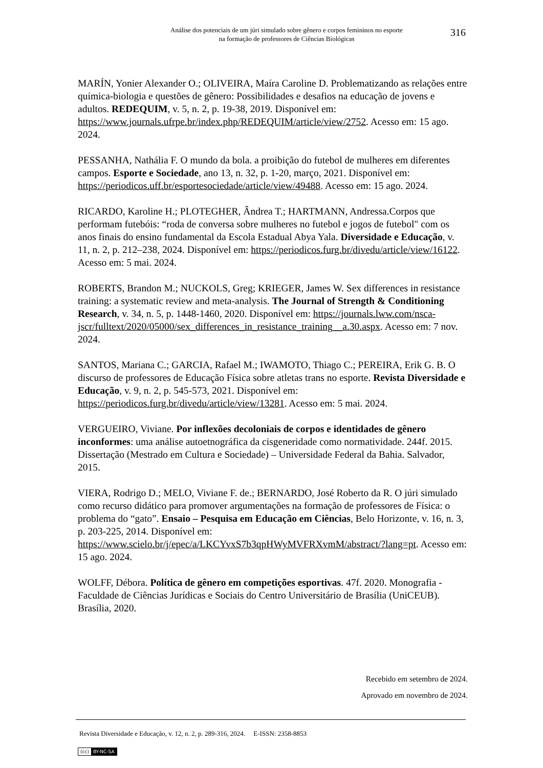Análise dos potenciais de um júri simulado sobre gênero e corpos femininos no esporte
na formação de professores de Ciências Biológicas
316
MARÍN, Yonier Alexander O.; OLIVEIRA, Maíra Caroline D. Problematizando as relações entre química-biologia e questões de gênero: Possibilidades e desafios na educação de jovens e adultos. REDEQUIM, v. 5, n. 2, p. 19-38, 2019. Disponível em: https://www.journals.ufrpe.br/index.php/REDEQUIM/article/view/2752. Acesso em: 15 ago. 2024.
PESSANHA, Nathália F. O mundo da bola. a proibição do futebol de mulheres em diferentes campos. Esporte e Sociedade, ano 13, n. 32, p. 1-20, março, 2021. Disponível em: https://periodicos.uff.br/esportesociedade/article/view/49488. Acesso em: 15 ago. 2024.
RICARDO, Karoline H.; PLOTEGHER, Ândrea T.; HARTMANN, Andressa.Corpos que performam futebóis: “roda de conversa sobre mulheres no futebol e jogos de futebol" com os anos finais do ensino fundamental da Escola Estadual Abya Yala. Diversidade e Educação, v. 11, n. 2, p. 212–238, 2024. Disponível em: https://periodicos.furg.br/divedu/article/view/16122. Acesso em: 5 mai. 2024.
ROBERTS, Brandon M.; NUCKOLS, Greg; KRIEGER, James W. Sex differences in resistance training: a systematic review and meta-analysis. The Journal of Strength & Conditioning Research, v. 34, n. 5, p. 1448-1460, 2020. Disponível em: https://journals.lww.com/nsca-jscr/fulltext/2020/05000/sex_differences_in_resistance_training__a.30.aspx. Acesso em: 7 nov. 2024.
SANTOS, Mariana C.; GARCIA, Rafael M.; IWAMOTO, Thiago C.; PEREIRA, Erik G. B. O discurso de professores de Educação Física sobre atletas trans no esporte. Revista Diversidade e Educação, v. 9, n. 2, p. 545-573, 2021. Disponível em: https://periodicos.furg.br/divedu/article/view/13281. Acesso em: 5 mai. 2024.
VERGUEIRO, Viviane. Por inflexões decoloniais de corpos e identidades de gênero inconformes: uma análise autoetnográfica da cisgeneridade como normatividade. 244f. 2015. Dissertação (Mestrado em Cultura e Sociedade) – Universidade Federal da Bahia. Salvador, 2015.
VIERA, Rodrigo D.; MELO, Viviane F. de.; BERNARDO, José Roberto da R. O júri simulado como recurso didático para promover argumentações na formação de professores de Física: o problema do “gato”. Ensaio – Pesquisa em Educação em Ciências, Belo Horizonte, v. 16, n. 3, p. 203-225, 2014. Disponível em: https://www.scielo.br/j/epec/a/LKCYvxS7b3qpHWyMVFRXvmM/abstract/?lang=pt. Acesso em: 15 ago. 2024.
WOLFF, Débora. Política de gênero em competições esportivas. 47f. 2020. Monografia - Faculdade de Ciências Jurídicas e Sociais do Centro Universitário de Brasília (UniCEUB). Brasília, 2020.
Recebido em setembro de 2024.
Aprovado em novembro de 2024.
Revista Diversidade e Educação, v. 12, n. 2, p. 289-316, 2024. E-ISSN: 2358-8853
(cc) BY-NC-SA